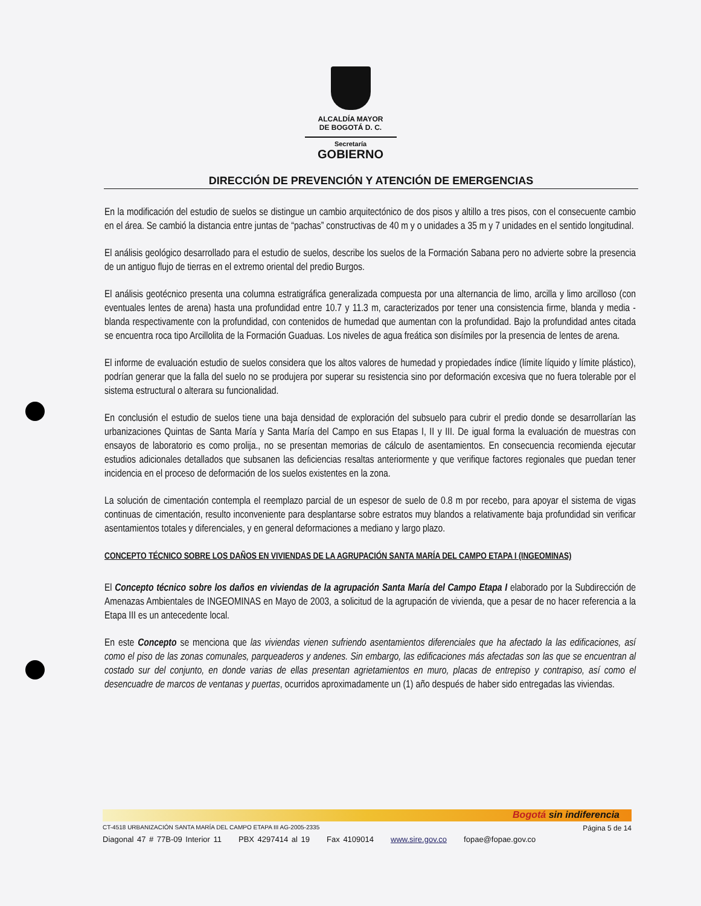ALCALDÍA MAYOR
DE BOGOTÁ D. C.
Secretaría
GOBIERNO
DIRECCIÓN DE PREVENCIÓN Y ATENCIÓN DE EMERGENCIAS
En la modificación del estudio de suelos se distingue un cambio arquitectónico de dos pisos y altillo a tres pisos, con el consecuente cambio en el área. Se cambió la distancia entre juntas de “pachas” constructivas de 40 m y o unidades a 35 m y 7 unidades en el sentido longitudinal.
El análisis geológico desarrollado para el estudio de suelos, describe los suelos de la Formación Sabana pero no advierte sobre la presencia de un antiguo flujo de tierras en el extremo oriental del predio Burgos.
El análisis geotécnico presenta una columna estratigráfica generalizada compuesta por una alternancia de limo, arcilla y limo arcilloso (con eventuales lentes de arena) hasta una profundidad entre 10.7 y 11.3 m, caracterizados por tener una consistencia firme, blanda y media - blanda respectivamente con la profundidad, con contenidos de humedad que aumentan con la profundidad. Bajo la profundidad antes citada se encuentra roca tipo Arcillolita de la Formación Guaduas. Los niveles de agua freática son disímiles por la presencia de lentes de arena.
El informe de evaluación estudio de suelos considera que los altos valores de humedad y propiedades índice (límite líquido y límite plástico), podrían generar que la falla del suelo no se produjera por superar su resistencia sino por deformación excesiva que no fuera tolerable por el sistema estructural o alterara su funcionalidad.
En conclusión el estudio de suelos tiene una baja densidad de exploración del subsuelo para cubrir el predio donde se desarrollarían las urbanizaciones Quintas de Santa María y Santa María del Campo en sus Etapas I, II y III. De igual forma la evaluación de muestras con ensayos de laboratorio es como prolija., no se presentan memorias de cálculo de asentamientos. En consecuencia recomienda ejecutar estudios adicionales detallados que subsanen las deficiencias resaltas anteriormente y que verifique factores regionales que puedan tener incidencia en el proceso de deformación de los suelos existentes en la zona.
La solución de cimentación contempla el reemplazo parcial de un espesor de suelo de 0.8 m por recebo, para apoyar el sistema de vigas continuas de cimentación, resulto inconveniente para desplantarse sobre estratos muy blandos a relativamente baja profundidad sin verificar asentamientos totales y diferenciales, y en general deformaciones a mediano y largo plazo.
CONCEPTO TÉCNICO SOBRE LOS DAÑOS EN VIVIENDAS DE LA AGRUPACIÓN SANTA MARÍA DEL CAMPO ETAPA I (INGEOMINAS)
El Concepto técnico sobre los daños en viviendas de la agrupación Santa María del Campo Etapa I elaborado por la Subdirección de Amenazas Ambientales de INGEOMINAS en Mayo de 2003, a solicitud de la agrupación de vivienda, que a pesar de no hacer referencia a la Etapa III es un antecedente local.
En este Concepto se menciona que las viviendas vienen sufriendo asentamientos diferenciales que ha afectado la las edificaciones, así como el piso de las zonas comunales, parqueaderos y andenes. Sin embargo, las edificaciones más afectadas son las que se encuentran al costado sur del conjunto, en donde varias de ellas presentan agrietamientos en muro, placas de entrepiso y contrapiso, así como el desencuadre de marcos de ventanas y puertas, ocurridos aproximadamente un (1) año después de haber sido entregadas las viviendas.
Bogotá sin indiferencia
CT-4518 URBANIZACIÓN SANTA MARÍA DEL CAMPO ETAPA III AG-2005-2335 Página 5 de 14
Diagonal 47 # 77B-09 Interior 11 PBX 4297414 al 19 Fax 4109014 www.sire.gov.co fopae@fopae.gov.co